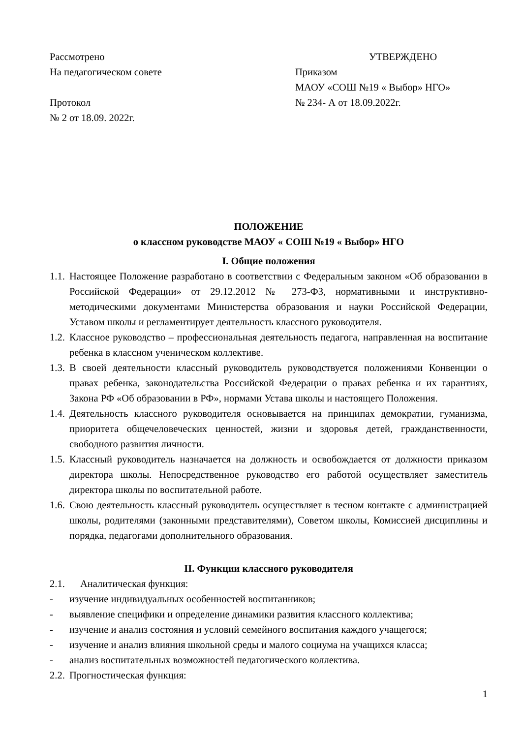Рассмотрено
На педагогическом совете
Протокол
№ 2 от 18.09. 2022г.
УТВЕРЖДЕНО
Приказом
МАОУ «СОШ №19 « Выбор» НГО»
№ 234- А от 18.09.2022г.
ПОЛОЖЕНИЕ
о классном руководстве МАОУ « СОШ №19 « Выбор» НГО
I. Общие положения
1.1. Настоящее Положение разработано в соответствии с Федеральным законом «Об образовании в Российской Федерации» от 29.12.2012 № 273-ФЗ, нормативными и инструктивно-методическими документами Министерства образования и науки Российской Федерации, Уставом школы и регламентирует деятельность классного руководителя.
1.2. Классное руководство – профессиональная деятельность педагога, направленная на воспитание ребенка в классном ученическом коллективе.
1.3. В своей деятельности классный руководитель руководствуется положениями Конвенции о правах ребенка, законодательства Российской Федерации о правах ребенка и их гарантиях, Закона РФ «Об образовании в РФ», нормами Устава школы и настоящего Положения.
1.4. Деятельность классного руководителя основывается на принципах демократии, гуманизма, приоритета общечеловеческих ценностей, жизни и здоровья детей, гражданственности, свободного развития личности.
1.5. Классный руководитель назначается на должность и освобождается от должности приказом директора школы. Непосредственное руководство его работой осуществляет заместитель директора школы по воспитательной работе.
1.6. Свою деятельность классный руководитель осуществляет в тесном контакте с администрацией школы, родителями (законными представителями), Советом школы, Комиссией дисциплины и порядка, педагогами дополнительного образования.
II. Функции классного руководителя
2.1. Аналитическая функция:
- изучение индивидуальных особенностей воспитанников;
- выявление специфики и определение динамики развития классного коллектива;
- изучение и анализ состояния и условий семейного воспитания каждого учащегося;
- изучение и анализ влияния школьной среды и малого социума на учащихся класса;
- анализ воспитательных возможностей педагогического коллектива.
2.2. Прогностическая функция:
1